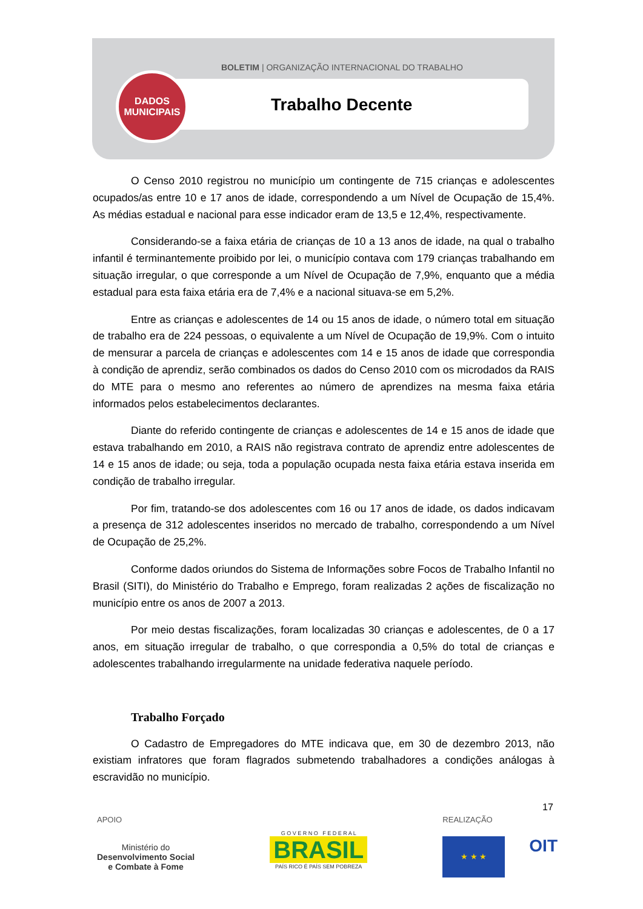BOLETIM | ORGANIZAÇÃO INTERNACIONAL DO TRABALHO
DADOS
MUNICIPAIS
Trabalho Decente
O Censo 2010 registrou no município um contingente de 715 crianças e adolescentes ocupados/as entre 10 e 17 anos de idade, correspondendo a um Nível de Ocupação de 15,4%. As médias estadual e nacional para esse indicador eram de 13,5 e 12,4%, respectivamente.
Considerando-se a faixa etária de crianças de 10 a 13 anos de idade, na qual o trabalho infantil é terminantemente proibido por lei, o município contava com 179 crianças trabalhando em situação irregular, o que corresponde a um Nível de Ocupação de 7,9%, enquanto que a média estadual para esta faixa etária era de 7,4% e a nacional situava-se em 5,2%.
Entre as crianças e adolescentes de 14 ou 15 anos de idade, o número total em situação de trabalho era de 224 pessoas, o equivalente a um Nível de Ocupação de 19,9%. Com o intuito de mensurar a parcela de crianças e adolescentes com 14 e 15 anos de idade que correspondia à condição de aprendiz, serão combinados os dados do Censo 2010 com os microdados da RAIS do MTE para o mesmo ano referentes ao número de aprendizes na mesma faixa etária informados pelos estabelecimentos declarantes.
Diante do referido contingente de crianças e adolescentes de 14 e 15 anos de idade que estava trabalhando em 2010, a RAIS não registrava contrato de aprendiz entre adolescentes de 14 e 15 anos de idade; ou seja, toda a população ocupada nesta faixa etária estava inserida em condição de trabalho irregular.
Por fim, tratando-se dos adolescentes com 16 ou 17 anos de idade, os dados indicavam a presença de 312 adolescentes inseridos no mercado de trabalho, correspondendo a um Nível de Ocupação de 25,2%.
Conforme dados oriundos do Sistema de Informações sobre Focos de Trabalho Infantil no Brasil (SITI), do Ministério do Trabalho e Emprego, foram realizadas 2 ações de fiscalização no município entre os anos de 2007 a 2013.
Por meio destas fiscalizações, foram localizadas 30 crianças e adolescentes, de 0 a 17 anos, em situação irregular de trabalho, o que correspondia a 0,5% do total de crianças e adolescentes trabalhando irregularmente na unidade federativa naquele período.
Trabalho Forçado
O Cadastro de Empregadores do MTE indicava que, em 30 de dezembro 2013, não existiam infratores que foram flagrados submetendo trabalhadores a condições análogas à escravidão no município.
17
APOIO
Ministério do
Desenvolvimento Social
e Combate à Fome
G O V E R N O F E D E R A L
BRASIL
PAÍS RICO É PAÍS SEM POBREZA
REALIZAÇÃO
★ ★ ★
OIT